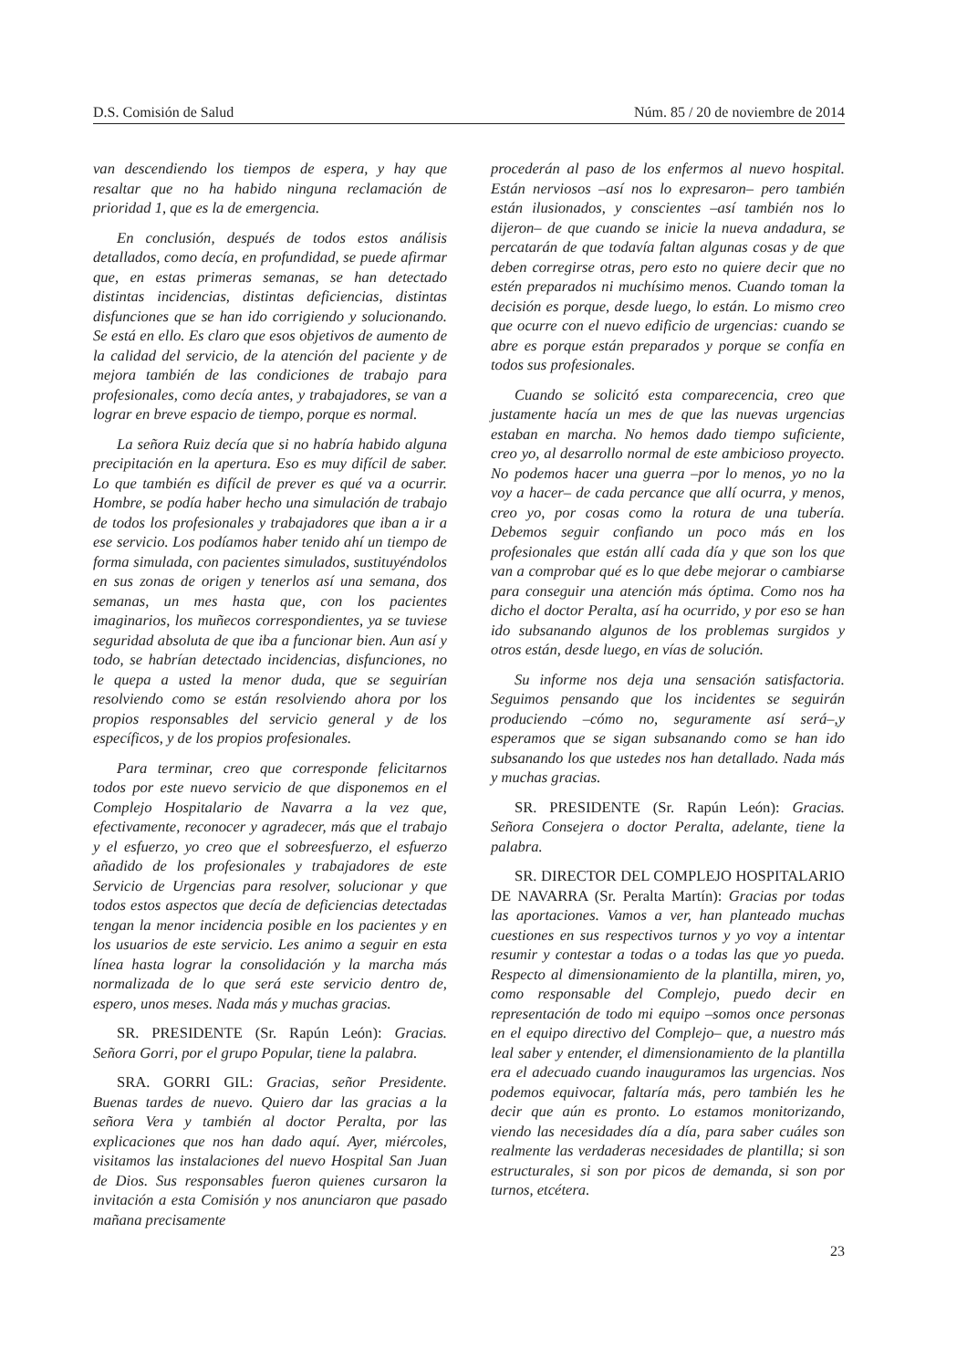D.S. Comisión de Salud Núm. 85 / 20 de noviembre de 2014
van descendiendo los tiempos de espera, y hay que resaltar que no ha habido ninguna reclamación de prioridad 1, que es la de emergencia.
En conclusión, después de todos estos análisis detallados, como decía, en profundidad, se puede afirmar que, en estas primeras semanas, se han detectado distintas incidencias, distintas deficiencias, distintas disfunciones que se han ido corrigiendo y solucionando. Se está en ello. Es claro que esos objetivos de aumento de la calidad del servicio, de la atención del paciente y de mejora también de las condiciones de trabajo para profesionales, como decía antes, y trabajadores, se van a lograr en breve espacio de tiempo, porque es normal.
La señora Ruiz decía que si no habría habido alguna precipitación en la apertura. Eso es muy difícil de saber. Lo que también es difícil de prever es qué va a ocurrir. Hombre, se podía haber hecho una simulación de trabajo de todos los profesionales y trabajadores que iban a ir a ese servicio. Los podíamos haber tenido ahí un tiempo de forma simulada, con pacientes simulados, sustituyéndolos en sus zonas de origen y tenerlos así una semana, dos semanas, un mes hasta que, con los pacientes imaginarios, los muñecos correspondientes, ya se tuviese seguridad absoluta de que iba a funcionar bien. Aun así y todo, se habrían detectado incidencias, disfunciones, no le quepa a usted la menor duda, que se seguirían resolviendo como se están resolviendo ahora por los propios responsables del servicio general y de los específicos, y de los propios profesionales.
Para terminar, creo que corresponde felicitarnos todos por este nuevo servicio de que disponemos en el Complejo Hospitalario de Navarra a la vez que, efectivamente, reconocer y agradecer, más que el trabajo y el esfuerzo, yo creo que el sobreesfuerzo, el esfuerzo añadido de los profesionales y trabajadores de este Servicio de Urgencias para resolver, solucionar y que todos estos aspectos que decía de deficiencias detectadas tengan la menor incidencia posible en los pacientes y en los usuarios de este servicio. Les animo a seguir en esta línea hasta lograr la consolidación y la marcha más normalizada de lo que será este servicio dentro de, espero, unos meses. Nada más y muchas gracias.
SR. PRESIDENTE (Sr. Rapún León): Gracias. Señora Gorri, por el grupo Popular, tiene la palabra.
SRA. GORRI GIL: Gracias, señor Presidente. Buenas tardes de nuevo. Quiero dar las gracias a la señora Vera y también al doctor Peralta, por las explicaciones que nos han dado aquí. Ayer, miércoles, visitamos las instalaciones del nuevo Hospital San Juan de Dios. Sus responsables fueron quienes cursaron la invitación a esta Comisión y nos anunciaron que pasado mañana precisamente
procederán al paso de los enfermos al nuevo hospital. Están nerviosos –así nos lo expresaron– pero también están ilusionados, y conscientes –así también nos lo dijeron– de que cuando se inicie la nueva andadura, se percatarán de que todavía faltan algunas cosas y de que deben corregirse otras, pero esto no quiere decir que no estén preparados ni muchísimo menos. Cuando toman la decisión es porque, desde luego, lo están. Lo mismo creo que ocurre con el nuevo edificio de urgencias: cuando se abre es porque están preparados y porque se confía en todos sus profesionales.
Cuando se solicitó esta comparecencia, creo que justamente hacía un mes de que las nuevas urgencias estaban en marcha. No hemos dado tiempo suficiente, creo yo, al desarrollo normal de este ambicioso proyecto. No podemos hacer una guerra –por lo menos, yo no la voy a hacer– de cada percance que allí ocurra, y menos, creo yo, por cosas como la rotura de una tubería. Debemos seguir confiando un poco más en los profesionales que están allí cada día y que son los que van a comprobar qué es lo que debe mejorar o cambiarse para conseguir una atención más óptima. Como nos ha dicho el doctor Peralta, así ha ocurrido, y por eso se han ido subsanando algunos de los problemas surgidos y otros están, desde luego, en vías de solución.
Su informe nos deja una sensación satisfactoria. Seguimos pensando que los incidentes se seguirán produciendo –cómo no, seguramente así será–,y esperamos que se sigan subsanando como se han ido subsanando los que ustedes nos han detallado. Nada más y muchas gracias.
SR. PRESIDENTE (Sr. Rapún León): Gracias. Señora Consejera o doctor Peralta, adelante, tiene la palabra.
SR. DIRECTOR DEL COMPLEJO HOSPITALARIO DE NAVARRA (Sr. Peralta Martín): Gracias por todas las aportaciones. Vamos a ver, han planteado muchas cuestiones en sus respectivos turnos y yo voy a intentar resumir y contestar a todas o a todas las que yo pueda. Respecto al dimensionamiento de la plantilla, miren, yo, como responsable del Complejo, puedo decir en representación de todo mi equipo –somos once personas en el equipo directivo del Complejo– que, a nuestro más leal saber y entender, el dimensionamiento de la plantilla era el adecuado cuando inauguramos las urgencias. Nos podemos equivocar, faltaría más, pero también les he decir que aún es pronto. Lo estamos monitorizando, viendo las necesidades día a día, para saber cuáles son realmente las verdaderas necesidades de plantilla; si son estructurales, si son por picos de demanda, si son por turnos, etcétera.
23